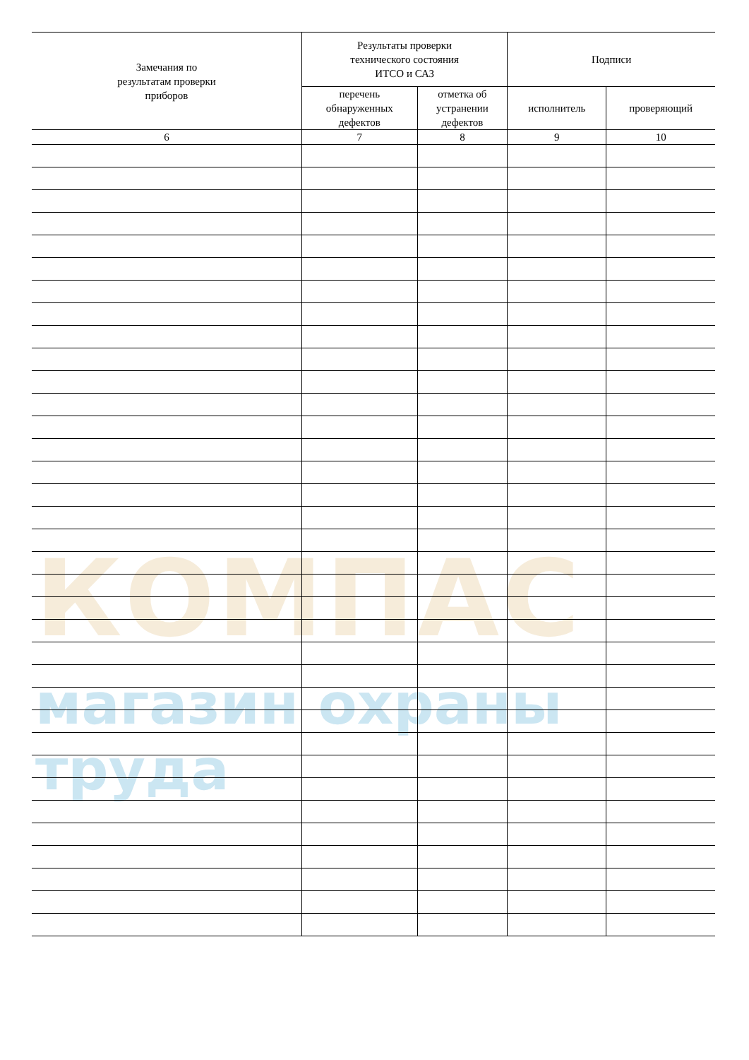КОМПАС
магазин охраны труда
| Замечания по результатам проверки приборов | Результаты проверки технического состояния ИТСО и САЗ | | Подписи | |
| --- | --- | --- | --- | --- |
| | перечень обнаруженных дефектов | отметка об устранении дефектов | исполнитель | проверяющий |
| 6 | 7 | 8 | 9 | 10 |